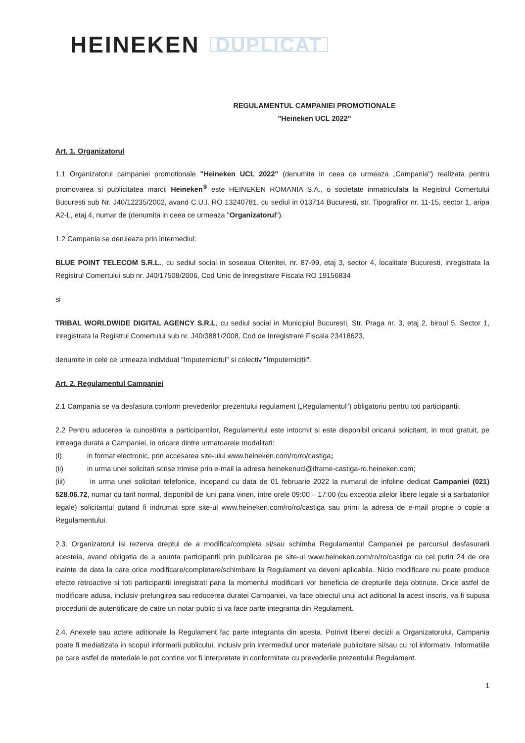HEINEKEN DUPLICAT
REGULAMENTUL CAMPANIEI PROMOTIONALE
"Heineken UCL 2022"
Art. 1. Organizatorul
1.1 Organizatorul campaniei promotionale "Heineken UCL 2022" (denumita in ceea ce urmeaza „Campania") realizata pentru promovarea si publicitatea marcii Heineken<sup>®</sup> este HEINEKEN ROMANIA S.A., o societate inmatriculata la Registrul Comertului Bucuresti sub Nr. J40/12235/2002, avand C.U.I. RO 13240781, cu sediul in 013714 Bucuresti, str. Tipografilor nr. 11-15, sector 1, aripa A2-L, etaj 4, numar de (denumita in ceea ce urmeaza "Organizatorul").
1.2 Campania se deruleaza prin intermediul:
BLUE POINT TELECOM S.R.L., cu sediul social in soseaua Oltenitei, nr. 87-99, etaj 3, sector 4, localitate Bucuresti, inregistrata la Registrul Comertului sub nr. J40/17508/2006, Cod Unic de Inregistrare Fiscala RO 19156834
si
TRIBAL WORLDWIDE DIGITAL AGENCY S.R.L, cu sediul social in Municipiul Bucuresti, Str. Praga nr. 3, etaj 2, biroul 5, Sector 1, inregistrata la Registrul Comertului sub nr. J40/3881/2008, Cod de Inregistrare Fiscala 23418623,
denumite in cele ce urmeaza individual "Imputernicitul" si colectiv "Imputernicitii".
Art. 2. Regulamentul Campaniei
2.1 Campania se va desfasura conform prevederilor prezentului regulament („Regulamentul") obligatoriu pentru toti participantii.
2.2 Pentru aducerea la cunostinta a participantilor, Regulamentul este intocmit si este disponibil oricarui solicitant, in mod gratuit, pe intreaga durata a Campaniei, in oricare dintre urmatoarele modalitati:
(i) in format electronic, prin accesarea site-ului www.heineken.com/ro/ro/castiga;
(ii) in urma unei solicitari scrise trimise prin e-mail la adresa heinekenucl@iframe-castiga-ro.heineken.com;
(iii) in urma unei solicitari telefonice, incepand cu data de 01 februarie 2022 la numarul de infoline dedicat Campaniei (021) 528.06.72, numar cu tarif normal, disponibil de luni pana vineri, intre orele 09:00 – 17:00 (cu exceptia zilelor libere legale si a sarbatorilor legale) solicitantul putand fi indrumat spre site-ul www.heineken.com/ro/ro/castiga sau primi la adresa de e-mail proprie o copie a Regulamentului.
2.3. Organizatorul isi rezerva dreptul de a modifica/completa si/sau schimba Regulamentul Campaniei pe parcursul desfasurarii acesteia, avand obligatia de a anunta participantii prin publicarea pe site-ul www.heineken.com/ro/ro/castiga cu cel putin 24 de ore inainte de data la care orice modificare/completare/schimbare la Regulament va deveni aplicabila. Nicio modificare nu poate produce efecte retroactive si toti participantii inregistrati pana la momentul modificarii vor beneficia de drepturile deja obtinute. Orice astfel de modificare adusa, inclusiv prelungirea sau reducerea duratei Campaniei, va face obiectul unui act aditional la acest inscris, va fi supusa procedurii de autentificare de catre un notar public si va face parte integranta din Regulament.
2.4. Anexele sau actele aditionale la Regulament fac parte integranta din acesta. Potrivit liberei decizii a Organizatorului, Campania poate fi mediatizata in scopul informarii publicului, inclusiv prin intermediul unor materiale publicitare si/sau cu rol informativ. Informatiile pe care astfel de materiale le pot contine vor fi interpretate in conformitate cu prevederile prezentului Regulament.
1